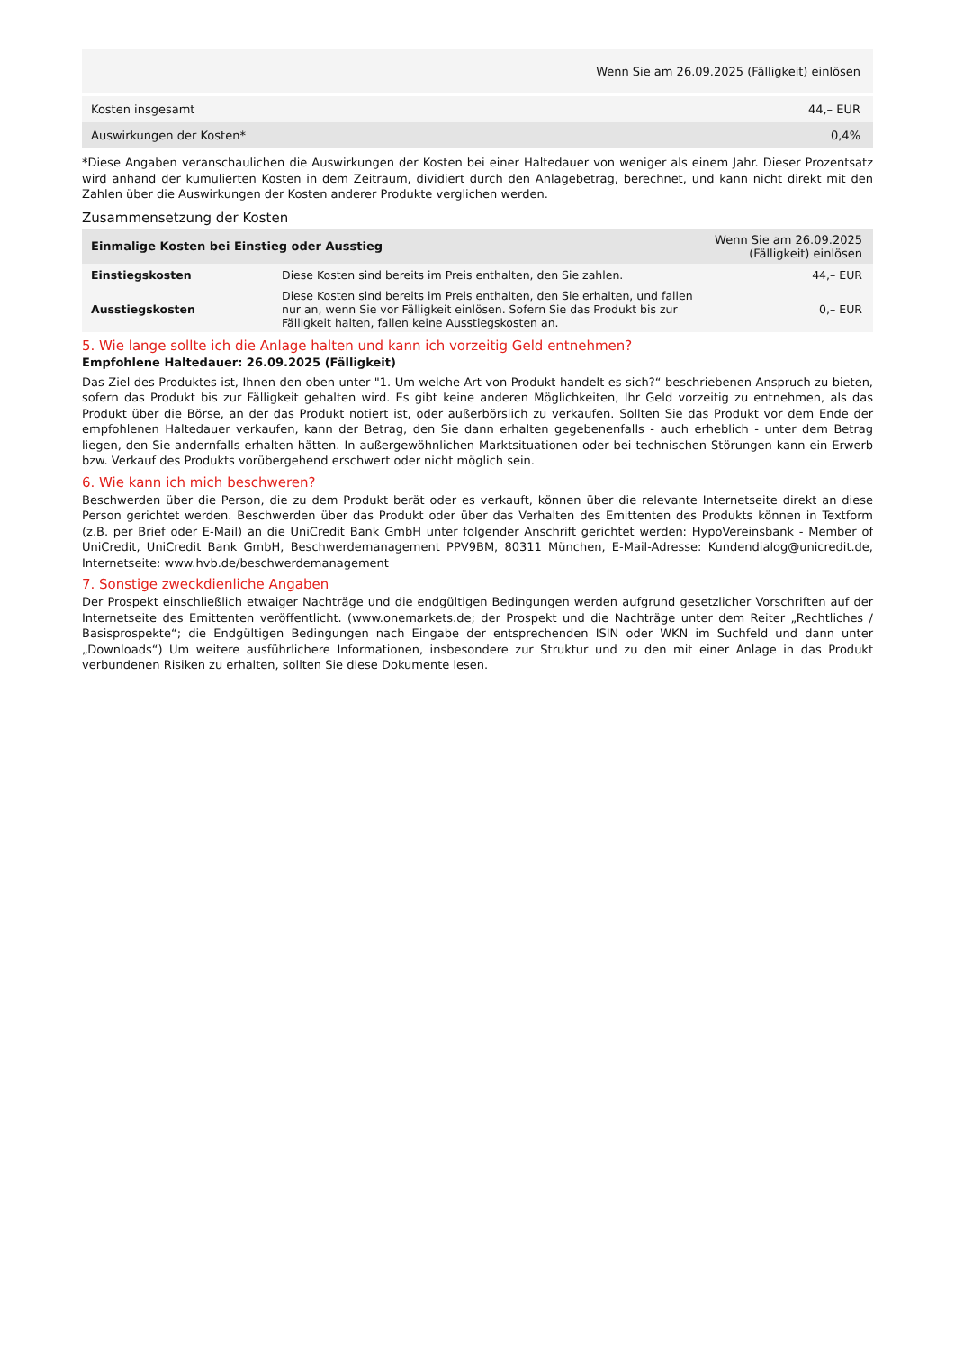| | Wenn Sie am 26.09.2025 (Fälligkeit) einlösen |
| Kosten insgesamt | 44,– EUR |
| Auswirkungen der Kosten* | 0,4% |
*Diese Angaben veranschaulichen die Auswirkungen der Kosten bei einer Haltedauer von weniger als einem Jahr. Dieser Prozentsatz wird anhand der kumulierten Kosten in dem Zeitraum, dividiert durch den Anlagebetrag, berechnet, und kann nicht direkt mit den Zahlen über die Auswirkungen der Kosten anderer Produkte verglichen werden.
Zusammensetzung der Kosten
| Einmalige Kosten bei Einstieg oder Ausstieg | | Wenn Sie am 26.09.2025 (Fälligkeit) einlösen |
| --- | --- | --- |
| Einstiegskosten | Diese Kosten sind bereits im Preis enthalten, den Sie zahlen. | 44,– EUR |
| Ausstiegskosten | Diese Kosten sind bereits im Preis enthalten, den Sie erhalten, und fallen nur an, wenn Sie vor Fälligkeit einlösen. Sofern Sie das Produkt bis zur Fälligkeit halten, fallen keine Ausstiegskosten an. | 0,– EUR |
5. Wie lange sollte ich die Anlage halten und kann ich vorzeitig Geld entnehmen?
Empfohlene Haltedauer: 26.09.2025 (Fälligkeit)
Das Ziel des Produktes ist, Ihnen den oben unter "1. Um welche Art von Produkt handelt es sich?“ beschriebenen Anspruch zu bieten, sofern das Produkt bis zur Fälligkeit gehalten wird. Es gibt keine anderen Möglichkeiten, Ihr Geld vorzeitig zu entnehmen, als das Produkt über die Börse, an der das Produkt notiert ist, oder außerbörslich zu verkaufen. Sollten Sie das Produkt vor dem Ende der empfohlenen Haltedauer verkaufen, kann der Betrag, den Sie dann erhalten gegebenenfalls - auch erheblich - unter dem Betrag liegen, den Sie andernfalls erhalten hätten. In außergewöhnlichen Marktsituationen oder bei technischen Störungen kann ein Erwerb bzw. Verkauf des Produkts vorübergehend erschwert oder nicht möglich sein.
6. Wie kann ich mich beschweren?
Beschwerden über die Person, die zu dem Produkt berät oder es verkauft, können über die relevante Internetseite direkt an diese Person gerichtet werden. Beschwerden über das Produkt oder über das Verhalten des Emittenten des Produkts können in Textform (z.B. per Brief oder E-Mail) an die UniCredit Bank GmbH unter folgender Anschrift gerichtet werden: HypoVereinsbank - Member of UniCredit, UniCredit Bank GmbH, Beschwerdemanagement PPV9BM, 80311 München, E-Mail-Adresse: Kundendialog@unicredit.de, Internetseite: www.hvb.de/beschwerdemanagement
7. Sonstige zweckdienliche Angaben
Der Prospekt einschließlich etwaiger Nachträge und die endgültigen Bedingungen werden aufgrund gesetzlicher Vorschriften auf der Internetseite des Emittenten veröffentlicht. (www.onemarkets.de; der Prospekt und die Nachträge unter dem Reiter „Rechtliches / Basisprospekte“; die Endgültigen Bedingungen nach Eingabe der entsprechenden ISIN oder WKN im Suchfeld und dann unter „Downloads“) Um weitere ausführlichere Informationen, insbesondere zur Struktur und zu den mit einer Anlage in das Produkt verbundenen Risiken zu erhalten, sollten Sie diese Dokumente lesen.